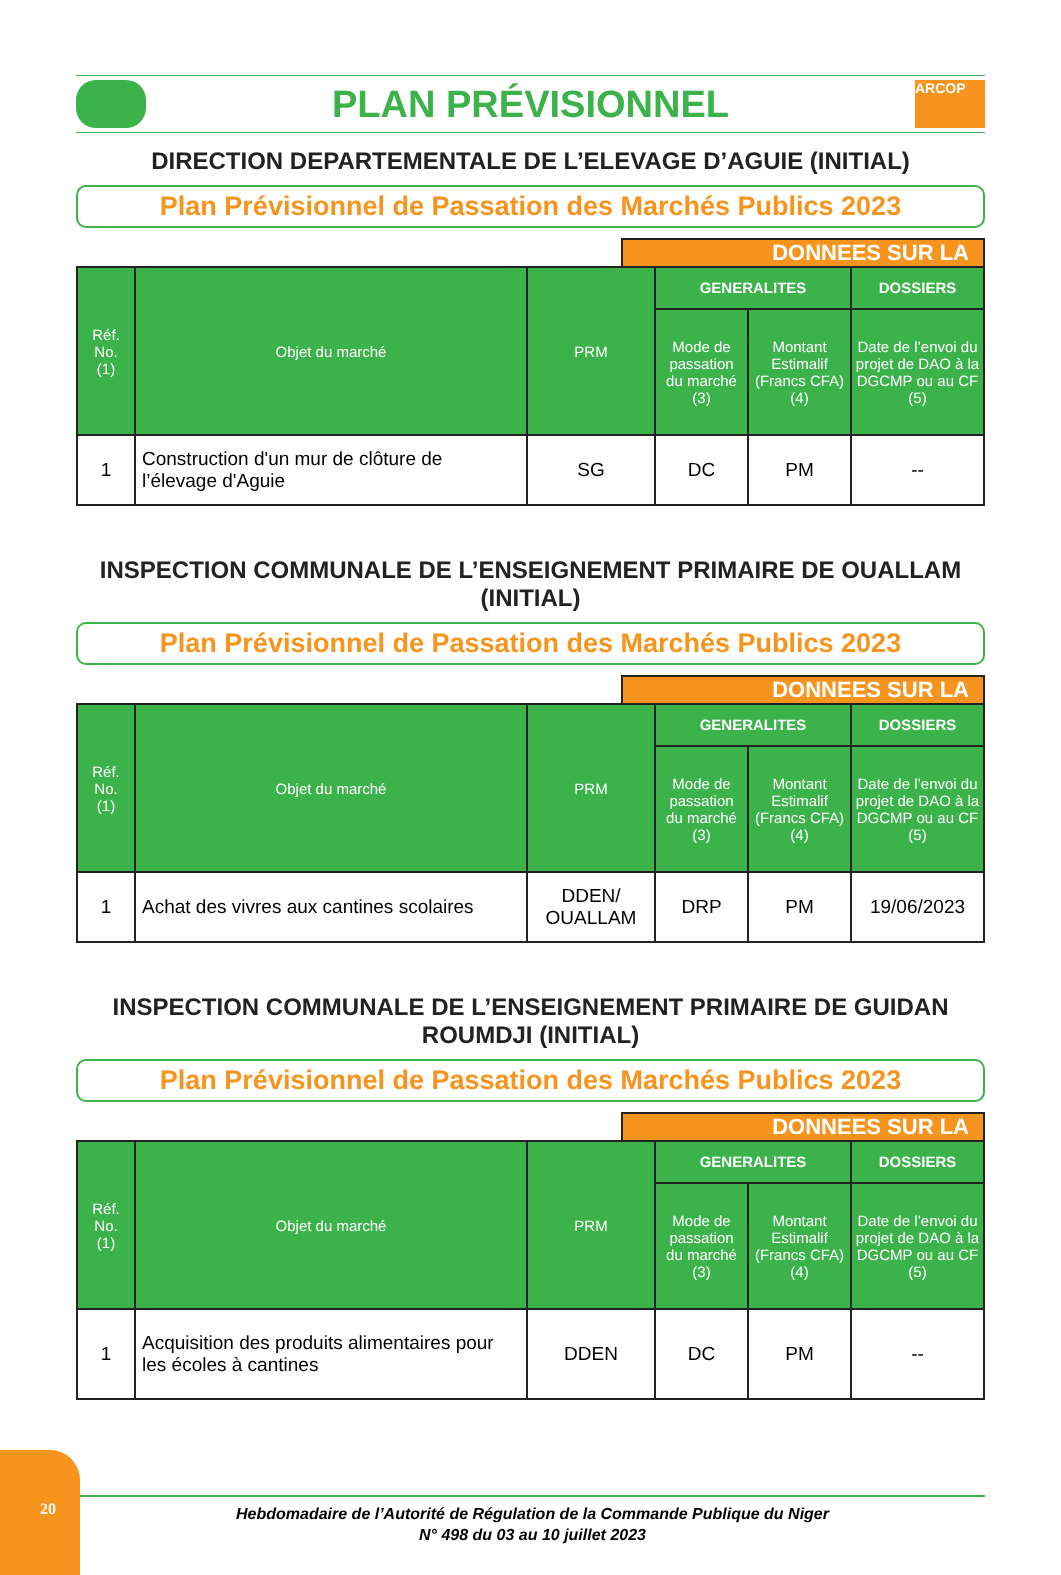PLAN PRÉVISIONNEL
ARCOP
DIRECTION DEPARTEMENTALE DE L’ELEVAGE D’AGUIE (INITIAL)
Plan Prévisionnel de Passation des Marchés Publics 2023
DONNEES SUR LA
| Réf. No. (1) | Objet du marché | PRM | GENERALITES | | DOSSIERS |
| --- | --- | --- | --- | --- | --- |
| | | | Mode de passation du marché (3) | Montant Estimalif (Francs CFA) (4) | Date de l’envoi du projet de DAO à la DGCMP ou au CF (5) |
| 1 | Construction d'un mur de clôture de l’élevage d'Aguie | SG | DC | PM | -- |
INSPECTION COMMUNALE DE L’ENSEIGNEMENT PRIMAIRE DE OUALLAM (INITIAL)
Plan Prévisionnel de Passation des Marchés Publics 2023
DONNEES SUR LA
| Réf. No. (1) | Objet du marché | PRM | GENERALITES | | DOSSIERS |
| --- | --- | --- | --- | --- | --- |
| | | | Mode de passation du marché (3) | Montant Estimalif (Francs CFA) (4) | Date de l’envoi du projet de DAO à la DGCMP ou au CF (5) |
| 1 | Achat des vivres aux cantines scolaires | DDEN/ OUALLAM | DRP | PM | 19/06/2023 |
INSPECTION COMMUNALE DE L’ENSEIGNEMENT PRIMAIRE DE GUIDAN ROUMDJI (INITIAL)
Plan Prévisionnel de Passation des Marchés Publics 2023
DONNEES SUR LA
| Réf. No. (1) | Objet du marché | PRM | GENERALITES | | DOSSIERS |
| --- | --- | --- | --- | --- | --- |
| | | | Mode de passation du marché (3) | Montant Estimalif (Francs CFA) (4) | Date de l’envoi du projet de DAO à la DGCMP ou au CF (5) |
| 1 | Acquisition des produits alimentaires pour les écoles à cantines | DDEN | DC | PM | -- |
20
Hebdomadaire de l’Autorité de Régulation de la Commande Publique du Niger
N° 498 du 03 au 10 juillet 2023